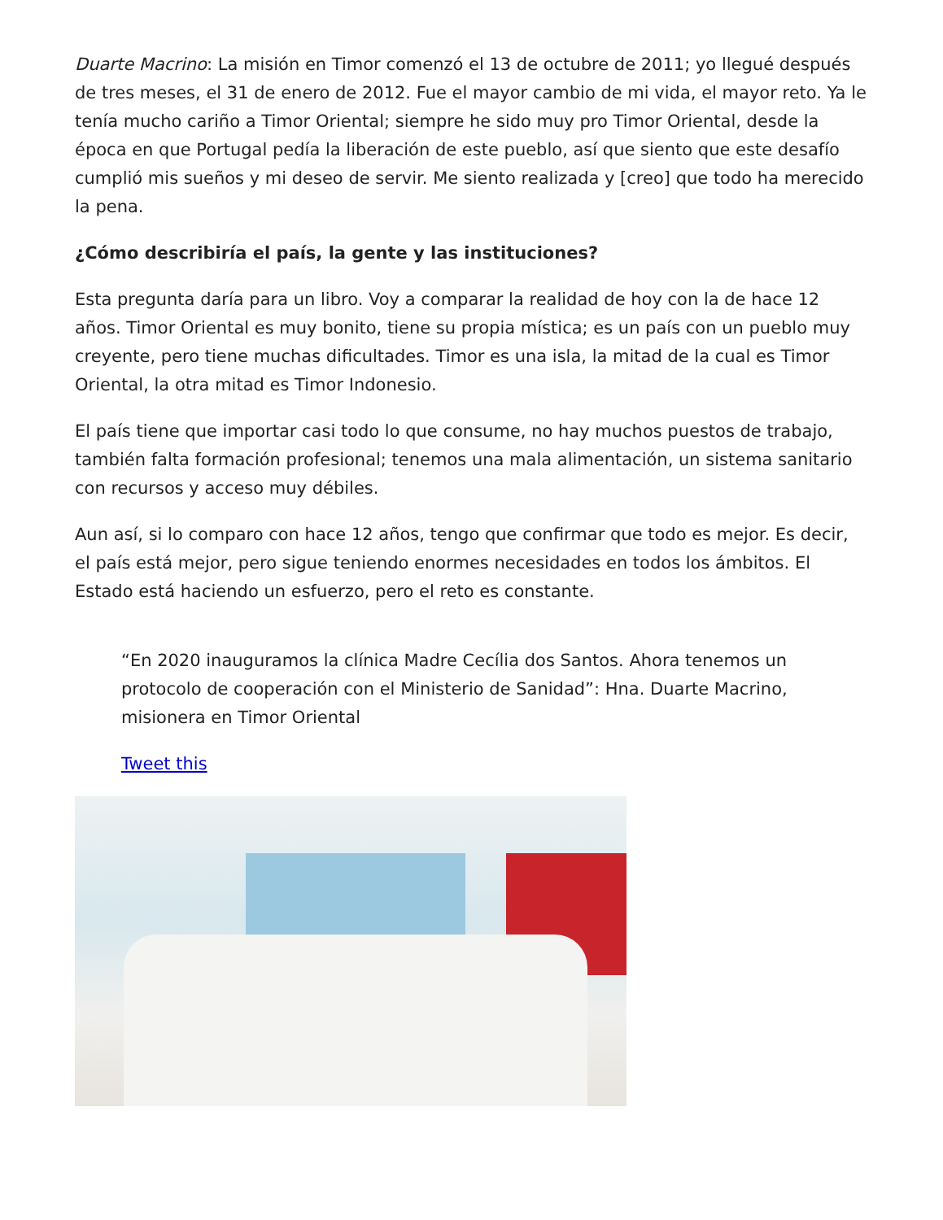Duarte Macrino: La misión en Timor comenzó el 13 de octubre de 2011; yo llegué después de tres meses, el 31 de enero de 2012. Fue el mayor cambio de mi vida, el mayor reto. Ya le tenía mucho cariño a Timor Oriental; siempre he sido muy pro Timor Oriental, desde la época en que Portugal pedía la liberación de este pueblo, así que siento que este desafío cumplió mis sueños y mi deseo de servir. Me siento realizada y [creo] que todo ha merecido la pena.
¿Cómo describiría el país, la gente y las instituciones?
Esta pregunta daría para un libro. Voy a comparar la realidad de hoy con la de hace 12 años. Timor Oriental es muy bonito, tiene su propia mística; es un país con un pueblo muy creyente, pero tiene muchas dificultades. Timor es una isla, la mitad de la cual es Timor Oriental, la otra mitad es Timor Indonesio.
El país tiene que importar casi todo lo que consume, no hay muchos puestos de trabajo, también falta formación profesional; tenemos una mala alimentación, un sistema sanitario con recursos y acceso muy débiles.
Aun así, si lo comparo con hace 12 años, tengo que confirmar que todo es mejor. Es decir, el país está mejor, pero sigue teniendo enormes necesidades en todos los ámbitos. El Estado está haciendo un esfuerzo, pero el reto es constante.
“En 2020 inauguramos la clínica Madre Cecília dos Santos. Ahora tenemos un protocolo de cooperación con el Ministerio de Sanidad”: Hna. Duarte Macrino, misionera en Timor Oriental
Tweet this